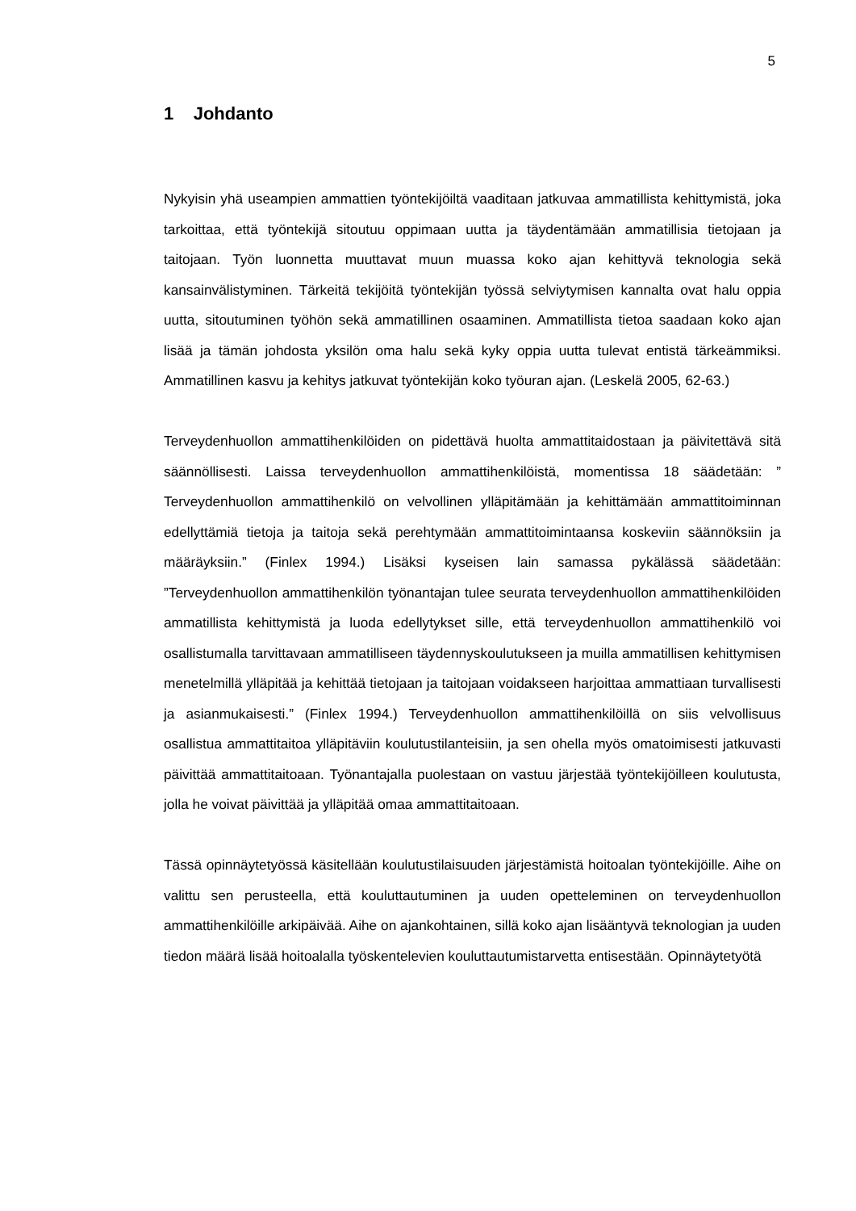5
1 Johdanto
Nykyisin yhä useampien ammattien työntekijöiltä vaaditaan jatkuvaa ammatillista kehittymistä, joka tarkoittaa, että työntekijä sitoutuu oppimaan uutta ja täydentämään ammatillisia tietojaan ja taitojaan. Työn luonnetta muuttavat muun muassa koko ajan kehittyvä teknologia sekä kansainvälistyminen. Tärkeitä tekijöitä työntekijän työssä selviytymisen kannalta ovat halu oppia uutta, sitoutuminen työhön sekä ammatillinen osaaminen. Ammatillista tietoa saadaan koko ajan lisää ja tämän johdosta yksilön oma halu sekä kyky oppia uutta tulevat entistä tärkeämmiksi. Ammatillinen kasvu ja kehitys jatkuvat työntekijän koko työuran ajan. (Leskelä 2005, 62-63.)
Terveydenhuollon ammattihenkilöiden on pidettävä huolta ammattitaidostaan ja päivitettävä sitä säännöllisesti. Laissa terveydenhuollon ammattihenkilöistä, momentissa 18 säädetään: ” Terveydenhuollon ammattihenkilö on velvollinen ylläpitämään ja kehittämään ammattitoiminnan edellyttämiä tietoja ja taitoja sekä perehtymään ammattitoimintaansa koskeviin säännöksiin ja määräyksiin.” (Finlex 1994.) Lisäksi kyseisen lain samassa pykälässä säädetään: ”Terveydenhuollon ammattihenkilön työnantajan tulee seurata terveydenhuollon ammattihenkilöiden ammatillista kehittymistä ja luoda edellytykset sille, että terveydenhuollon ammattihenkilö voi osallistumalla tarvittavaan ammatilliseen täydennyskoulutukseen ja muilla ammatillisen kehittymisen menetelmillä ylläpitää ja kehittää tietojaan ja taitojaan voidakseen harjoittaa ammattiaan turvallisesti ja asianmukaisesti.” (Finlex 1994.) Terveydenhuollon ammattihenkilöillä on siis velvollisuus osallistua ammattitaitoa ylläpitäviin koulutustilanteisiin, ja sen ohella myös omatoimisesti jatkuvasti päivittää ammattitaitoaan. Työnantajalla puolestaan on vastuu järjestää työntekijöilleen koulutusta, jolla he voivat päivittää ja ylläpitää omaa ammattitaitoaan.
Tässä opinnäytetyössä käsitellään koulutustilaisuuden järjestämistä hoitoalan työntekijöille. Aihe on valittu sen perusteella, että kouluttautuminen ja uuden opetteleminen on terveydenhuollon ammattihenkilöille arkipäivää. Aihe on ajankohtainen, sillä koko ajan lisääntyvä teknologian ja uuden tiedon määrä lisää hoitoalalla työskentelevien kouluttautumistarvetta entisestään. Opinnäytetyötä